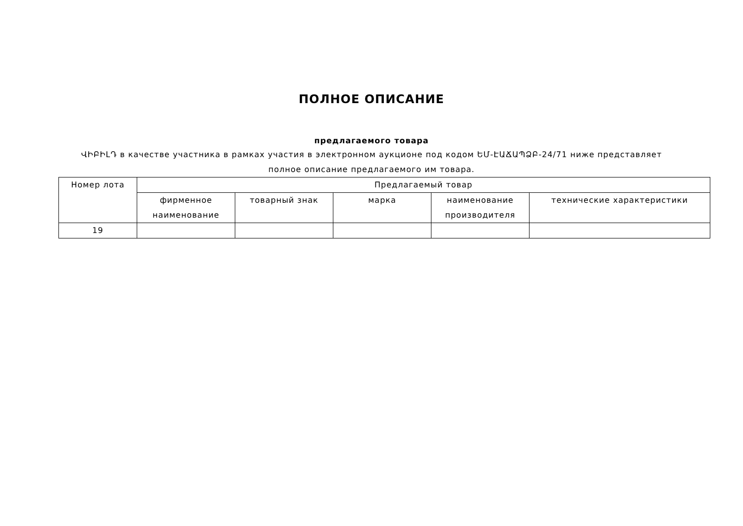ПОЛНОЕ ОПИСАНИЕ
предлагаемого товара
ՎԻԲԻԼԴ в качестве участника в рамках участия в электронном аукционе под кодом ԵՄ-ԷԱՃԱՊՁԲ-24/71 ниже представляет полное описание предлагаемого им товара.
| Номер лота | Предлагаемый товар | | | | |
| --- | --- | --- | --- | --- | --- |
| | фирменное наименование | товарный знак | марка | наименование производителя | технические характеристики |
| 19 | | | | | |